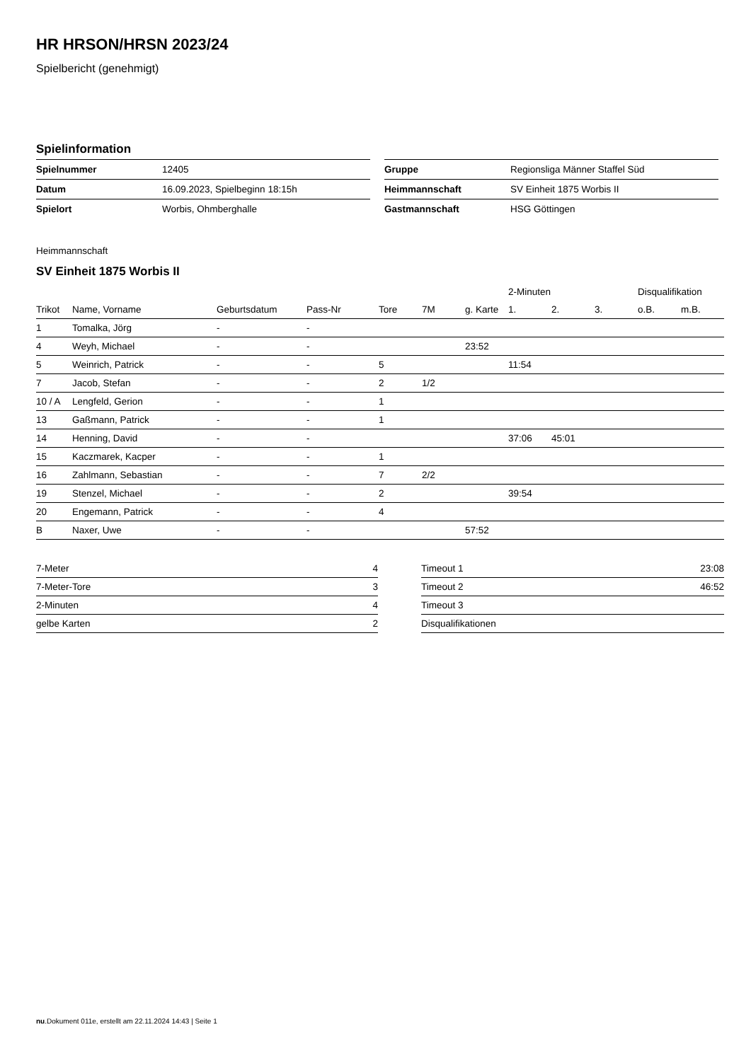HR HRSON/HRSN 2023/24
Spielbericht (genehmigt)
Spielinformation
| Spielnummer | 12405 |
| Datum | 16.09.2023, Spielbeginn 18:15h |
| Spielort | Worbis, Ohmberghalle |
| Gruppe | Regionsliga Männer Staffel Süd |
| Heimmannschaft | SV Einheit 1875 Worbis II |
| Gastmannschaft | HSG Göttingen |
Heimmannschaft
SV Einheit 1875 Worbis II
| | | | | | | | 2-Minuten | | | Disqualifikation | |
| --- | --- | --- | --- | --- | --- | --- | --- | --- | --- | --- | --- |
| Trikot | Name, Vorname | Geburtsdatum | Pass-Nr | Tore | 7M | g. Karte | 1. | 2. | 3. | o.B. | m.B. |
| 1 | Tomalka, Jörg | - | - | | | | | | | | |
| 4 | Weyh, Michael | - | - | | | 23:52 | | | | | |
| 5 | Weinrich, Patrick | - | - | 5 | | | 11:54 | | | | |
| 7 | Jacob, Stefan | - | - | 2 | 1/2 | | | | | | |
| 10 / A | Lengfeld, Gerion | - | - | 1 | | | | | | | |
| 13 | Gaßmann, Patrick | - | - | 1 | | | | | | | |
| 14 | Henning, David | - | - | | | | 37:06 | 45:01 | | | |
| 15 | Kaczmarek, Kacper | - | - | 1 | | | | | | | |
| 16 | Zahlmann, Sebastian | - | - | 7 | 2/2 | | | | | | |
| 19 | Stenzel, Michael | - | - | 2 | | | 39:54 | | | | |
| 20 | Engemann, Patrick | - | - | 4 | | | | | | | |
| B | Naxer, Uwe | - | - | | | 57:52 | | | | | |
| 7-Meter | 4 |
| 7-Meter-Tore | 3 |
| 2-Minuten | 4 |
| gelbe Karten | 2 |
| Timeout 1 | 23:08 |
| Timeout 2 | 46:52 |
| Timeout 3 | |
| Disqualifikationen | |
nu.Dokument 011e, erstellt am 22.11.2024 14:43 | Seite 1